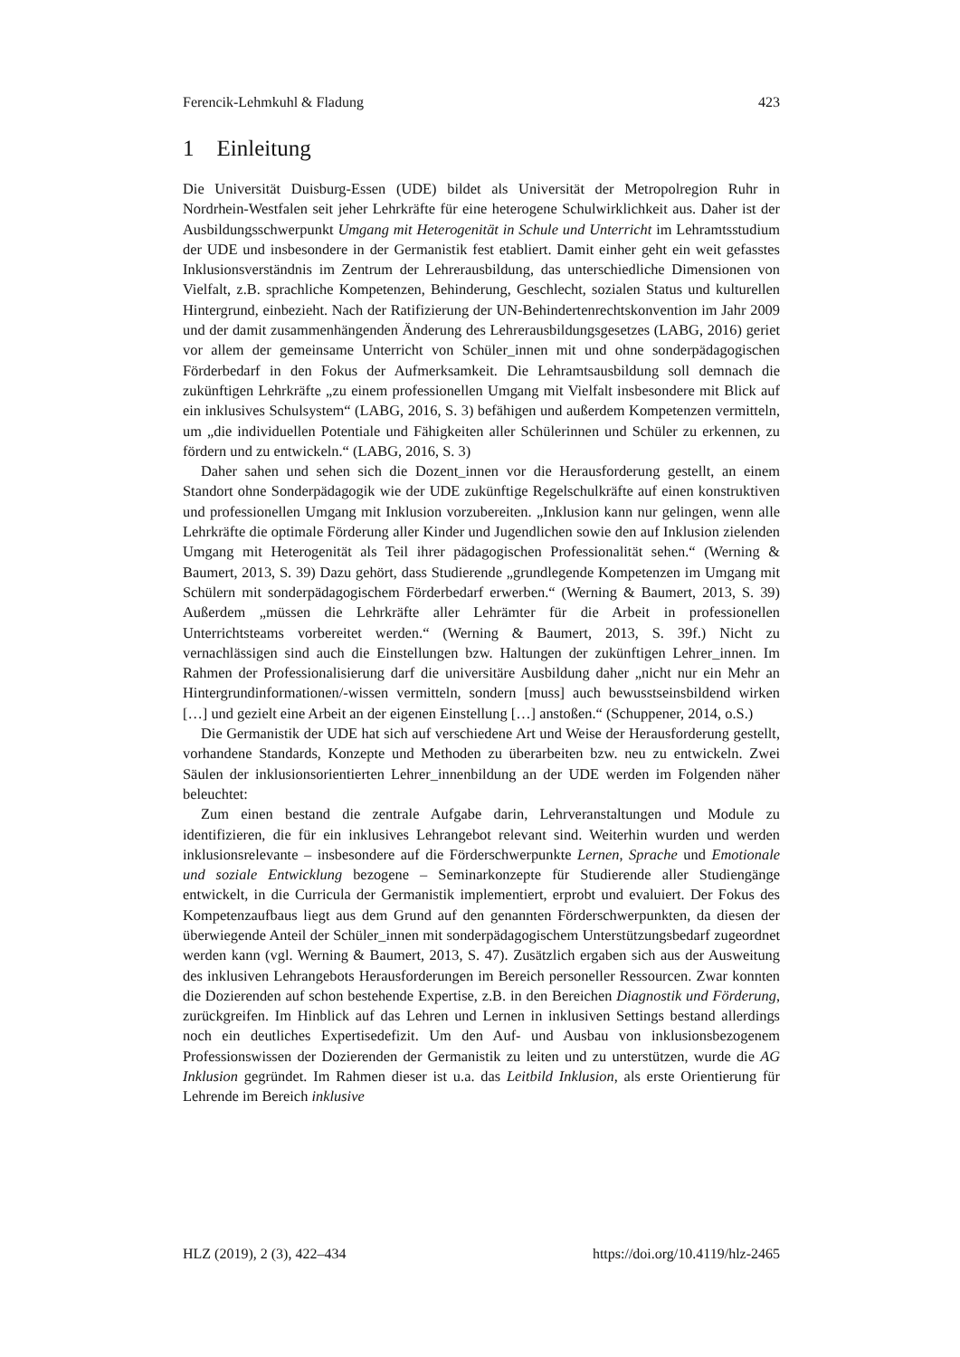Ferencik-Lehmkuhl & Fladung 423
1 Einleitung
Die Universität Duisburg-Essen (UDE) bildet als Universität der Metropolregion Ruhr in Nordrhein-Westfalen seit jeher Lehrkräfte für eine heterogene Schulwirklichkeit aus. Daher ist der Ausbildungsschwerpunkt Umgang mit Heterogenität in Schule und Unterricht im Lehramtsstudium der UDE und insbesondere in der Germanistik fest etabliert. Damit einher geht ein weit gefasstes Inklusionsverständnis im Zentrum der Lehrerausbildung, das unterschiedliche Dimensionen von Vielfalt, z.B. sprachliche Kompetenzen, Behinderung, Geschlecht, sozialen Status und kulturellen Hintergrund, einbezieht. Nach der Ratifizierung der UN-Behindertenrechtskonvention im Jahr 2009 und der damit zusammenhängenden Änderung des Lehrerausbildungsgesetzes (LABG, 2016) geriet vor allem der gemeinsame Unterricht von Schüler_innen mit und ohne sonderpädagogischen Förderbedarf in den Fokus der Aufmerksamkeit. Die Lehramts­ausbildung soll demnach die zukünftigen Lehrkräfte „zu einem professionellen Um­gang mit Vielfalt insbesondere mit Blick auf ein inklusives Schulsystem“ (LABG, 2016, S. 3) befähigen und außerdem Kompetenzen vermitteln, um „die individuellen Potentiale und Fähigkeiten aller Schülerinnen und Schüler zu erkennen, zu fördern und zu entwickeln.“ (LABG, 2016, S. 3)
Daher sahen und sehen sich die Dozent_innen vor die Herausforderung gestellt, an einem Standort ohne Sonderpädagogik wie der UDE zukünftige Regelschulkräfte auf einen konstruktiven und professionellen Umgang mit Inklusion vorzubereiten. „Inklu­sion kann nur gelingen, wenn alle Lehrkräfte die optimale Förderung aller Kinder und Jugendlichen sowie den auf Inklusion zielenden Umgang mit Heterogenität als Teil ihrer pädagogischen Professionalität sehen.“ (Werning & Baumert, 2013, S. 39) Dazu gehört, dass Studierende „grundlegende Kompetenzen im Umgang mit Schülern mit sonderpädagogischem Förderbedarf erwerben.“ (Werning & Baumert, 2013, S. 39) Außerdem „müssen die Lehrkräfte aller Lehrämter für die Arbeit in professionellen Unterrichtsteams vorbereitet werden.“ (Werning & Baumert, 2013, S. 39f.) Nicht zu vernachlässigen sind auch die Einstellungen bzw. Haltungen der zukünftigen Leh­rer_innen. Im Rahmen der Professionalisierung darf die universitäre Ausbildung daher „nicht nur ein Mehr an Hintergrundinformationen/-wissen vermitteln, sondern [muss] auch bewusstseinsbildend wirken […] und gezielt eine Arbeit an der eigenen Einstel­lung […] anstoßen.“ (Schuppener, 2014, o.S.)
Die Germanistik der UDE hat sich auf verschiedene Art und Weise der Herausforde­rung gestellt, vorhandene Standards, Konzepte und Methoden zu überarbeiten bzw. neu zu entwickeln. Zwei Säulen der inklusionsorientierten Lehrer_innenbildung an der UDE werden im Folgenden näher beleuchtet:
Zum einen bestand die zentrale Aufgabe darin, Lehrveranstaltungen und Module zu identifizieren, die für ein inklusives Lehrangebot relevant sind. Weiterhin wurden und werden inklusionsrelevante – insbesondere auf die Förderschwerpunkte Lernen, Spra­che und Emotionale und soziale Entwicklung bezogene – Seminarkonzepte für Studie­rende aller Studiengänge entwickelt, in die Curricula der Germanistik implementiert, erprobt und evaluiert. Der Fokus des Kompetenzaufbaus liegt aus dem Grund auf den genannten Förderschwerpunkten, da diesen der überwiegende Anteil der Schüler_innen mit sonderpädagogischem Unterstützungsbedarf zugeordnet werden kann (vgl. Wer­ning & Baumert, 2013, S. 47). Zusätzlich ergaben sich aus der Ausweitung des inklusi­ven Lehrangebots Herausforderungen im Bereich personeller Ressourcen. Zwar konn­ten die Dozierenden auf schon bestehende Expertise, z.B. in den Bereichen Diagnostik und Förderung, zurückgreifen. Im Hinblick auf das Lehren und Lernen in inklusiven Settings bestand allerdings noch ein deutliches Expertisedefizit. Um den Auf- und Ausbau von inklusionsbezogenem Professionswissen der Dozierenden der Germanistik zu leiten und zu unterstützen, wurde die AG Inklusion gegründet. Im Rahmen dieser ist u.a. das Leitbild Inklusion, als erste Orientierung für Lehrende im Bereich inklusive
HLZ (2019), 2 (3), 422–434 https://doi.org/10.4119/hlz-2465